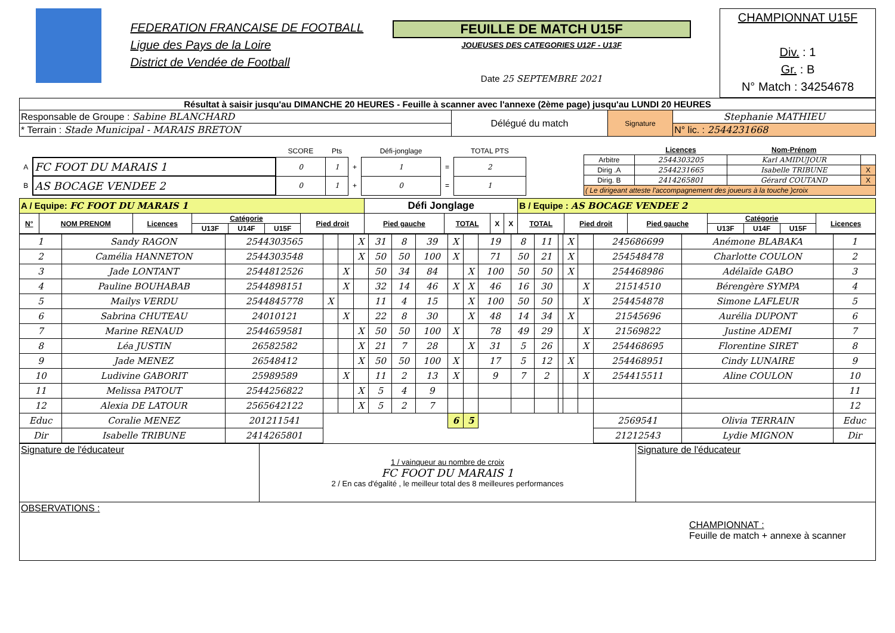FEDERATION FRANCAISE DE FOOTBALL
Ligue des Pays de la Loire
District de Vendée de Football
FEUILLE DE MATCH U15F
JOUEUSES DES CATEGORIES U12F - U13F
Date 25 SEPTEMBRE 2021
CHAMPIONNAT U15F
Div. : 1
Gr. : B
N° Match : 34254678
| Résultat à saisir jusqu'au DIMANCHE 20 HEURES - Feuille à scanner avec l'annexe (2ème page) jusqu'au LUNDI 20 HEURES | | | |
| Responsable de Groupe : Sabine BLANCHARD | Délégué du match | Signature | Stephanie MATHIEU |
| * Terrain : Stade Municipal - MARAIS BRETON | | | N° lic. : 2544231668 |
| | | SCORE | Pts | | Défi-jonglage | | TOTAL PTS |
| --- | --- | --- | --- | --- | --- | --- | --- |
| A | FC FOOT DU MARAIS 1 | 0 | 1 | + | 1 | = | 2 |
| B | AS BOCAGE VENDEE 2 | 0 | 1 | + | 0 | = | 1 |
| | Licences | Nom-Prénom | |
| --- | --- | --- | --- |
| Arbitre | 2544303205 | Karl AMIDUJOUR | |
| Dirig .A | 2544231665 | Isabelle TRIBUNE | X |
| Dirig. B | 2414265801 | Gérard COUTAND | X |
| ( Le dirigeant atteste l'accompagnement des joueurs à la touche )croix | | | |
| A / Equipe: FC FOOT DU MARAIS 1 | | | | | | | Défi Jonglage | | | | B / Equipe : AS BOCAGE VENDEE 2 | | | | | | |
| N° | NOM PRENOM | Licences | Catégorie | | | Pied droit | Pied gauche | TOTAL | X | X | TOTAL | Pied droit | Pied gauche | Catégorie | | | Licences |
| | | | U13F | U14F | U15F | | | | | | | | | U13F | U14F | U15F | |
| 1 | Sandy RAGON | 2544303565 | | | X | 31 | 8 | 39 | X | | 19 | 8 | 11 | | X | | 245686699 | Anémone BLABAKA | 1 |
| 2 | Camélia HANNETON | 2544303548 | | | X | 50 | 50 | 100 | X | | 71 | 50 | 21 | | X | | 254548478 | Charlotte COULON | 2 |
| 3 | Jade LONTANT | 2544812526 | | X | | 50 | 34 | 84 | | X | 100 | 50 | 50 | | X | | 254468986 | Adélaïde GABO | 3 |
| 4 | Pauline BOUHABAB | 2544898151 | | X | | 32 | 14 | 46 | X | X | 46 | 16 | 30 | | | X | 21514510 | Bérengère SYMPA | 4 |
| 5 | Mailys VERDU | 2544845778 | X | | | 11 | 4 | 15 | | X | 100 | 50 | 50 | | | X | 254454878 | Simone LAFLEUR | 5 |
| 6 | Sabrina CHUTEAU | 24010121 | | X | | 22 | 8 | 30 | | X | 48 | 14 | 34 | | X | | 21545696 | Aurélia DUPONT | 6 |
| 7 | Marine RENAUD | 2544659581 | | | X | 50 | 50 | 100 | X | | 78 | 49 | 29 | | | X | 21569822 | Justine ADEMI | 7 |
| 8 | Léa JUSTIN | 26582582 | | | X | 21 | 7 | 28 | | X | 31 | 5 | 26 | | | X | 254468695 | Florentine SIRET | 8 |
| 9 | Jade MENEZ | 26548412 | | | X | 50 | 50 | 100 | X | | 17 | 5 | 12 | | X | | 254468951 | Cindy LUNAIRE | 9 |
| 10 | Ludivine GABORIT | 25989589 | | X | | 11 | 2 | 13 | X | | 9 | 7 | 2 | | | X | 254415511 | Aline COULON | 10 |
| 11 | Melissa PATOUT | 2544256822 | | | X | 5 | 4 | 9 | | | | | | | | | | | 11 |
| 12 | Alexia DE LATOUR | 2565642122 | | | X | 5 | 2 | 7 | | | | | | | | | | | 12 |
| Educ | Coralie MENEZ | 201211541 | | | | | | | 6 | 5 | | | | | | | 2569541 | Olivia TERRAIN | Educ |
| Dir | Isabelle TRIBUNE | 2414265801 | | | | | | | | | | | | | | | 21212543 | Lydie MIGNON | Dir |
| Signature de l'éducateur | 1 / vainqueur au nombre de croix FC FOOT DU MARAIS 1 2 / En cas d'égalité , le meilleur total des 8 meilleures performances | Signature de l'éducateur |
| OBSERVATIONS : CHAMPIONNAT : Feuille de match + annexe à scanner | | |